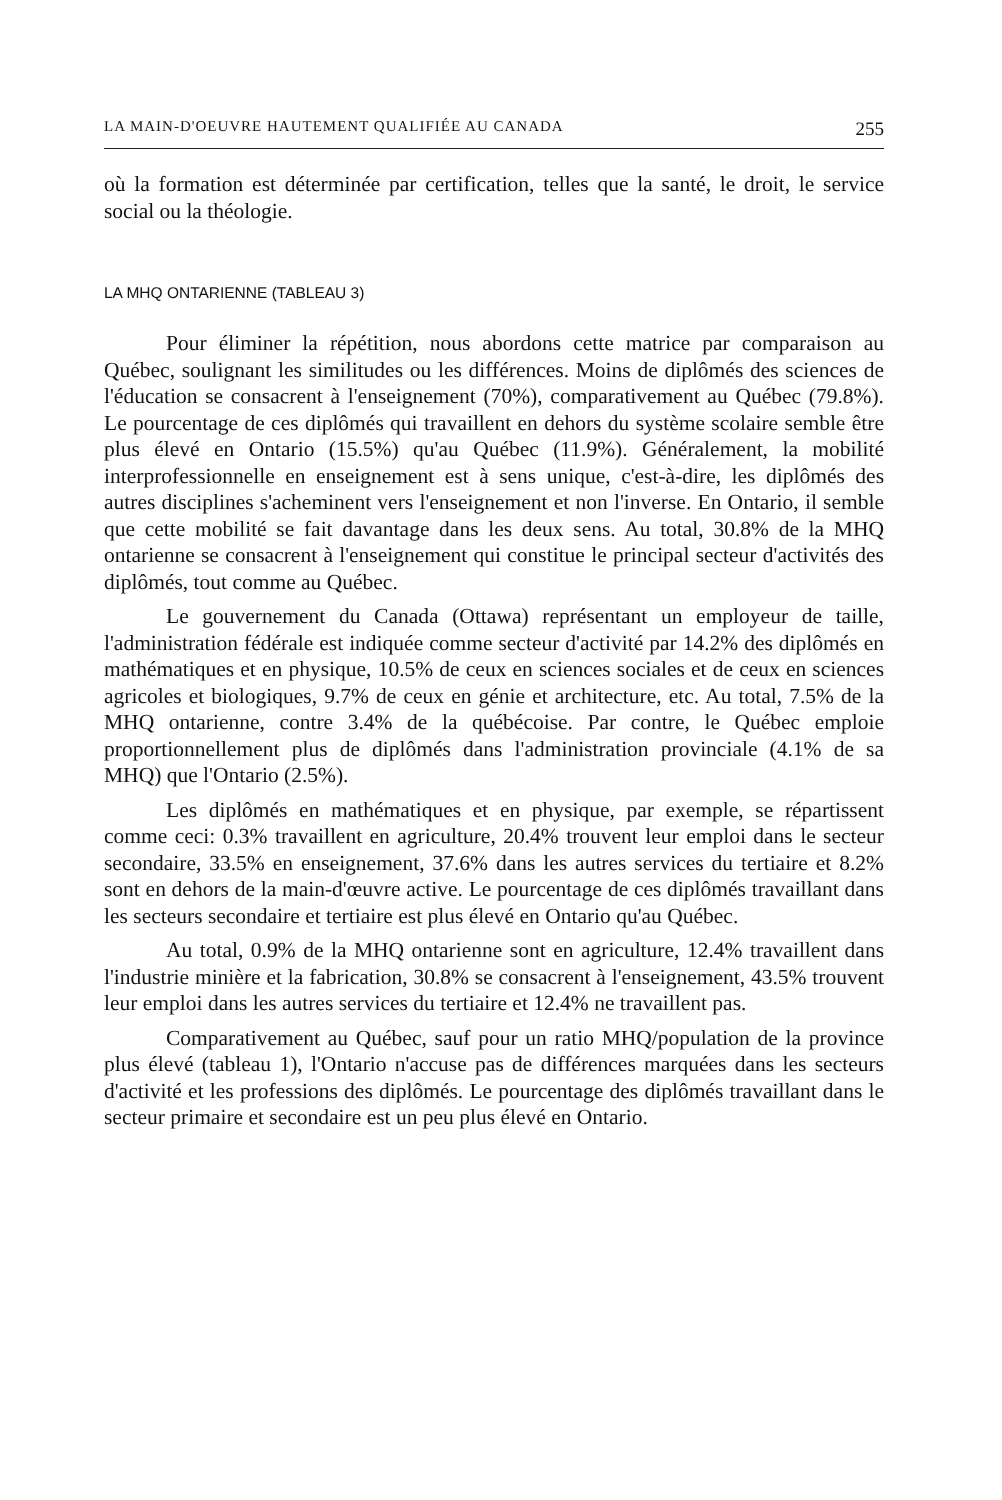LA MAIN-D'OEUVRE HAUTEMENT QUALIFIÉE AU CANADA 255
où la formation est déterminée par certification, telles que la santé, le droit, le service social ou la théologie.
LA MHQ ONTARIENNE (TABLEAU 3)
Pour éliminer la répétition, nous abordons cette matrice par comparaison au Québec, soulignant les similitudes ou les différences. Moins de diplômés des sciences de l'éducation se consacrent à l'enseignement (70%), comparativement au Québec (79.8%). Le pourcentage de ces diplômés qui travaillent en dehors du système scolaire semble être plus élevé en Ontario (15.5%) qu'au Québec (11.9%). Généralement, la mobilité interprofessionnelle en enseignement est à sens unique, c'est-à-dire, les diplômés des autres disciplines s'acheminent vers l'enseignement et non l'inverse. En Ontario, il semble que cette mobilité se fait davantage dans les deux sens. Au total, 30.8% de la MHQ ontarienne se consacrent à l'enseignement qui constitue le principal secteur d'activités des diplômés, tout comme au Québec.
Le gouvernement du Canada (Ottawa) représentant un employeur de taille, l'administration fédérale est indiquée comme secteur d'activité par 14.2% des diplômés en mathématiques et en physique, 10.5% de ceux en sciences sociales et de ceux en sciences agricoles et biologiques, 9.7% de ceux en génie et architecture, etc. Au total, 7.5% de la MHQ ontarienne, contre 3.4% de la québécoise. Par contre, le Québec emploie proportionnellement plus de diplômés dans l'administration provinciale (4.1% de sa MHQ) que l'Ontario (2.5%).
Les diplômés en mathématiques et en physique, par exemple, se répartissent comme ceci: 0.3% travaillent en agriculture, 20.4% trouvent leur emploi dans le secteur secondaire, 33.5% en enseignement, 37.6% dans les autres services du tertiaire et 8.2% sont en dehors de la main-d'œuvre active. Le pourcentage de ces diplômés travaillant dans les secteurs secondaire et tertiaire est plus élevé en Ontario qu'au Québec.
Au total, 0.9% de la MHQ ontarienne sont en agriculture, 12.4% travaillent dans l'industrie minière et la fabrication, 30.8% se consacrent à l'enseignement, 43.5% trouvent leur emploi dans les autres services du tertiaire et 12.4% ne travaillent pas.
Comparativement au Québec, sauf pour un ratio MHQ/population de la province plus élevé (tableau 1), l'Ontario n'accuse pas de différences marquées dans les secteurs d'activité et les professions des diplômés. Le pourcentage des diplômés travaillant dans le secteur primaire et secondaire est un peu plus élevé en Ontario.